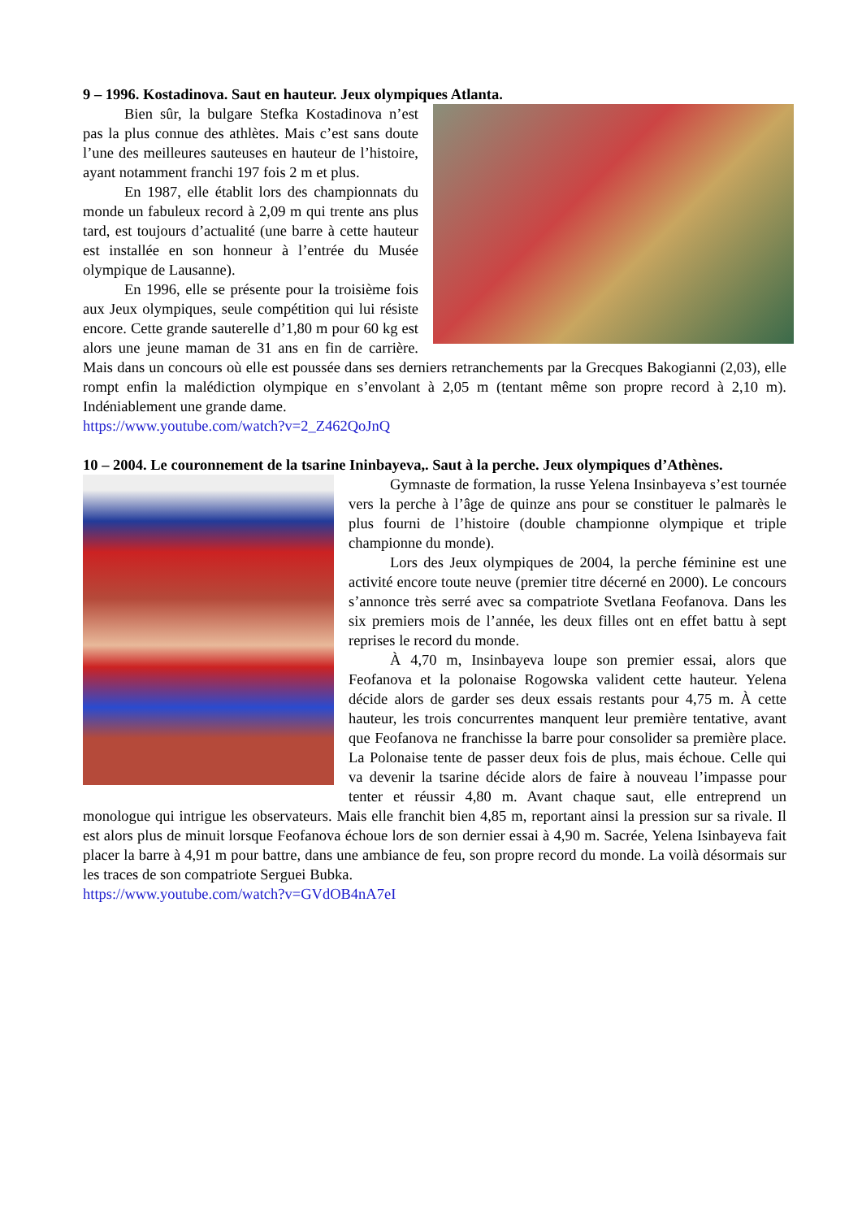9 – 1996. Kostadinova. Saut en hauteur. Jeux olympiques Atlanta.
Bien sûr, la bulgare Stefka Kostadinova n’est pas la plus connue des athlètes. Mais c’est sans doute l’une des meilleures sauteuses en hauteur de l’histoire, ayant notamment franchi 197 fois 2 m et plus.
En 1987, elle établit lors des championnats du monde un fabuleux record à 2,09 m qui trente ans plus tard, est toujours d’actualité (une barre à cette hauteur est installée en son honneur à l’entrée du Musée olympique de Lausanne).
En 1996, elle se présente pour la troisième fois aux Jeux olympiques, seule compétition qui lui résiste encore. Cette grande sauterelle d’1,80 m pour 60 kg est alors une jeune maman de 31 ans en fin de carrière. Mais dans un concours où elle est poussée dans ses derniers retranchements par la Grecques Bakogianni (2,03), elle rompt enfin la malédiction olympique en s’envolant à 2,05 m (tentant même son propre record à 2,10 m). Indéniablement une grande dame.
https://www.youtube.com/watch?v=2_Z462QoJnQ
10 – 2004. Le couronnement de la tsarine Ininbayeva,. Saut à la perche. Jeux olympiques d’Athènes.
Gymnaste de formation, la russe Yelena Insinbayeva s’est tournée vers la perche à l’âge de quinze ans pour se constituer le palmarès le plus fourni de l’histoire (double championne olympique et triple championne du monde).
Lors des Jeux olympiques de 2004, la perche féminine est une activité encore toute neuve (premier titre décerné en 2000). Le concours s’annonce très serré avec sa compatriote Svetlana Feofanova. Dans les six premiers mois de l’année, les deux filles ont en effet battu à sept reprises le record du monde.
À 4,70 m, Insinbayeva loupe son premier essai, alors que Feofanova et la polonaise Rogowska valident cette hauteur. Yelena décide alors de garder ses deux essais restants pour 4,75 m. À cette hauteur, les trois concurrentes manquent leur première tentative, avant que Feofanova ne franchisse la barre pour consolider sa première place. La Polonaise tente de passer deux fois de plus, mais échoue. Celle qui va devenir la tsarine décide alors de faire à nouveau l’impasse pour tenter et réussir 4,80 m. Avant chaque saut, elle entreprend un monologue qui intrigue les observateurs. Mais elle franchit bien 4,85 m, reportant ainsi la pression sur sa rivale. Il est alors plus de minuit lorsque Feofanova échoue lors de son dernier essai à 4,90 m. Sacrée, Yelena Isinbayeva fait placer la barre à 4,91 m pour battre, dans une ambiance de feu, son propre record du monde. La voilà désormais sur les traces de son compatriote Serguei Bubka.
https://www.youtube.com/watch?v=GVdOB4nA7eI